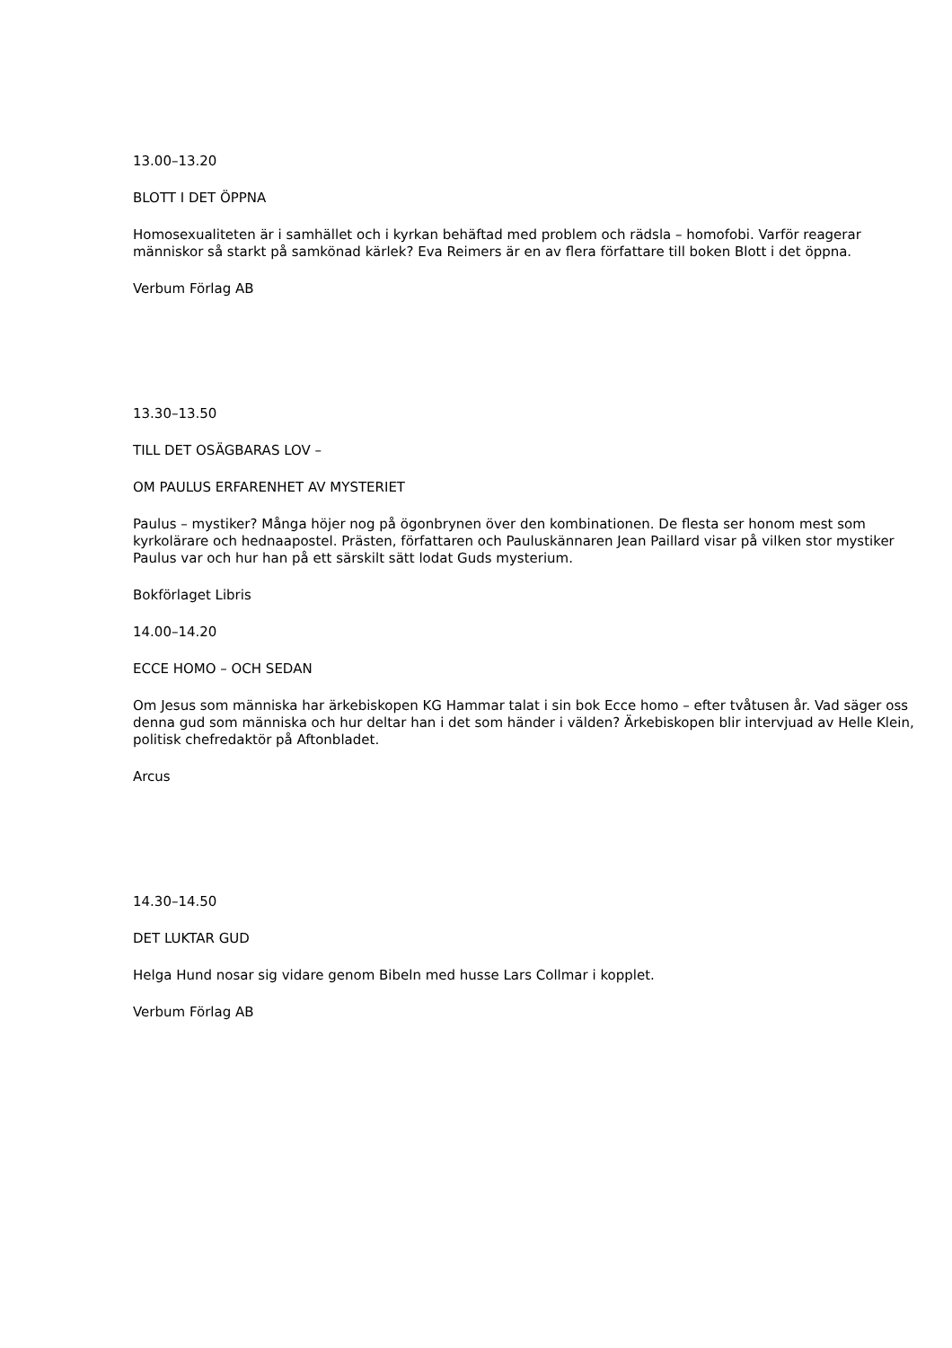13.00–13.20
BLOTT I DET ÖPPNA
Homosexualiteten är i samhället och i kyrkan behäftad med problem och rädsla – homofobi. Varför reagerar människor så starkt på samkönad kärlek? Eva Reimers är en av flera författare till boken Blott i det öppna.
Verbum Förlag AB
13.30–13.50
TILL DET OSÄGBARAS LOV –
OM PAULUS ERFARENHET AV MYSTERIET
Paulus – mystiker? Många höjer nog på ögonbrynen över den kombinationen. De flesta ser honom mest som kyrkolärare och hednaapostel. Prästen, författaren och Pauluskännaren Jean Paillard visar på vilken stor mystiker Paulus var och hur han på ett särskilt sätt lodat Guds mysterium.
Bokförlaget Libris
14.00–14.20
ECCE HOMO – OCH SEDAN
Om Jesus som människa har ärkebiskopen KG Hammar talat i sin bok Ecce homo – efter tvåtusen år. Vad säger oss denna gud som människa och hur deltar han i det som händer i välden? Ärkebiskopen blir intervjuad av Helle Klein, politisk chefredaktör på Aftonbladet.
Arcus
14.30–14.50
DET LUKTAR GUD
Helga Hund nosar sig vidare genom Bibeln med husse Lars Collmar i kopplet.
Verbum Förlag AB